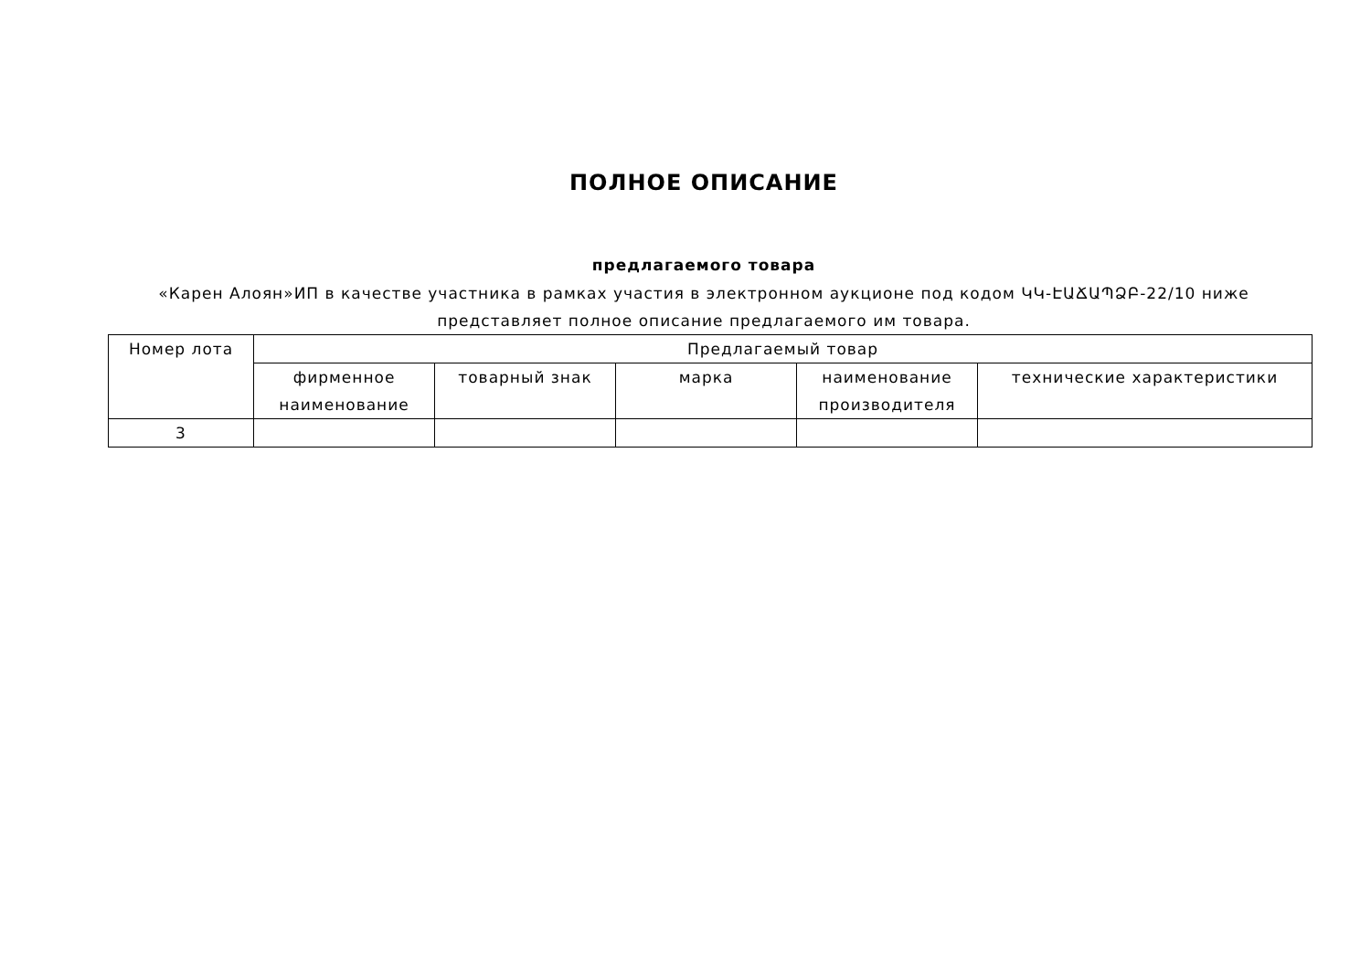ПОЛНОЕ ОПИСАНИЕ
предлагаемого товара
«Карен Алоян»ИП в качестве участника в рамках участия в электронном аукционе под кодом ԿԿ-ԷԱՃԱՊՁԲ-22/10 ниже представляет полное описание предлагаемого им товара.
| Номер лота | Предлагаемый товар | | | | |
| --- | --- | --- | --- | --- | --- |
| | фирменное наименование | товарный знак | марка | наименование производителя | технические характеристики |
| 3 | | | | | |